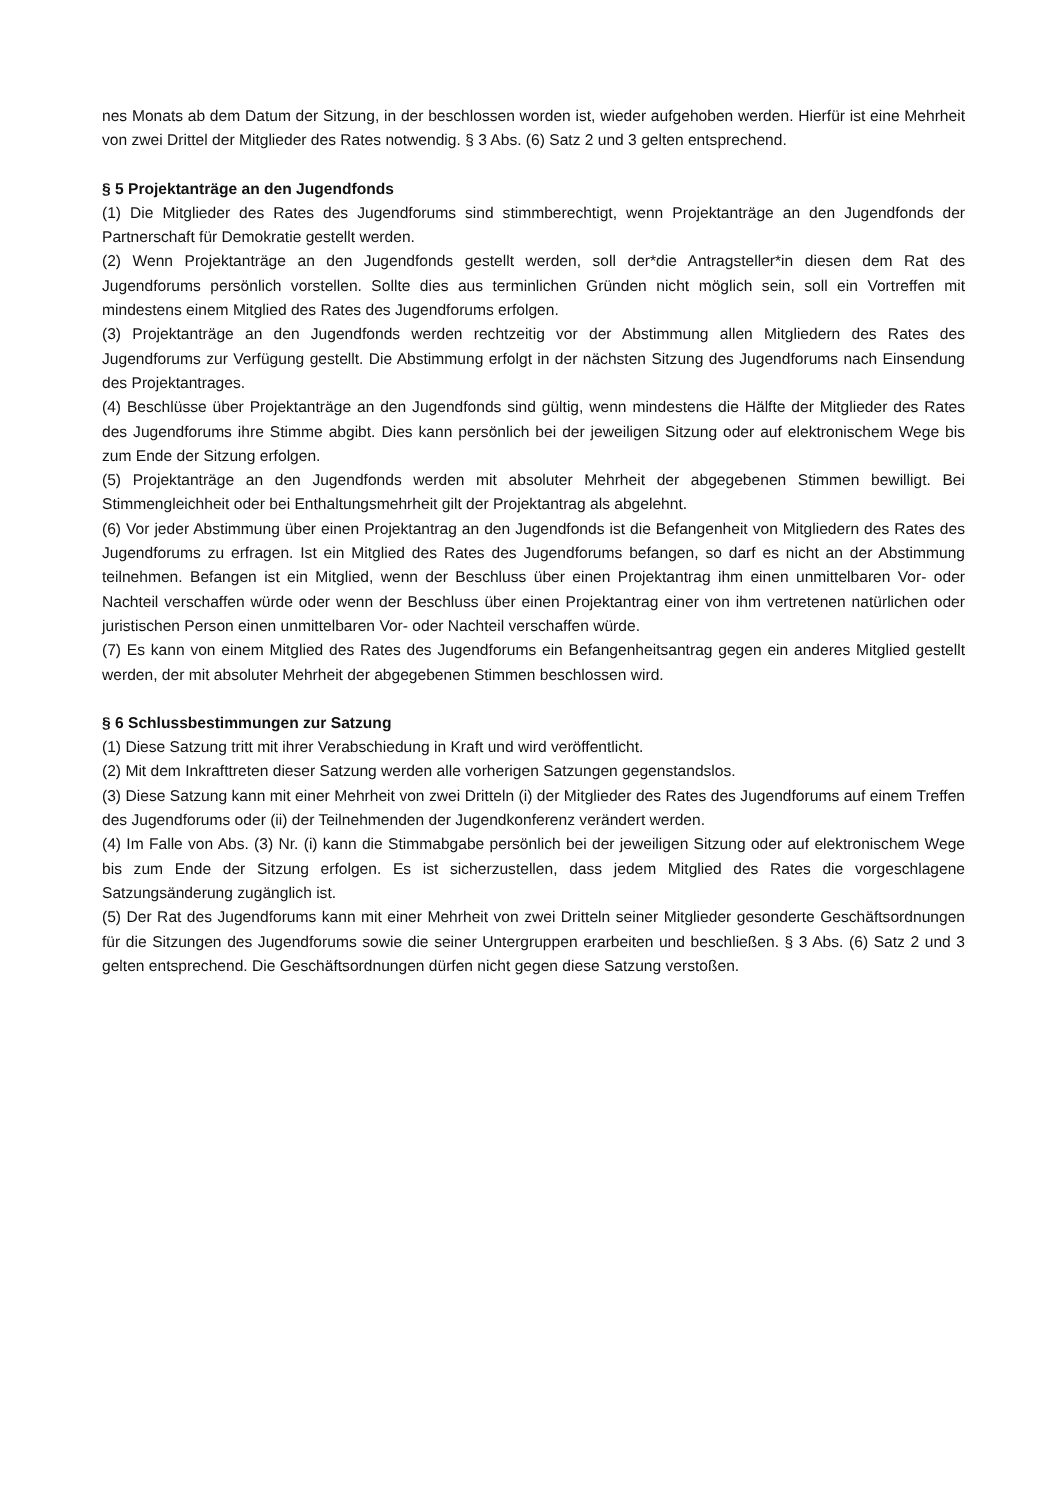nes Monats ab dem Datum der Sitzung, in der beschlossen worden ist, wieder aufgehoben werden. Hierfür ist eine Mehrheit von zwei Drittel der Mitglieder des Rates notwendig. § 3 Abs. (6) Satz 2 und 3 gelten entsprechend.
§ 5 Projektanträge an den Jugendfonds
(1) Die Mitglieder des Rates des Jugendforums sind stimmberechtigt, wenn Projektanträge an den Jugendfonds der Partnerschaft für Demokratie gestellt werden.
(2) Wenn Projektanträge an den Jugendfonds gestellt werden, soll der*die Antragsteller*in diesen dem Rat des Jugendforums persönlich vorstellen. Sollte dies aus terminlichen Gründen nicht möglich sein, soll ein Vortreffen mit mindestens einem Mitglied des Rates des Jugendforums erfolgen.
(3) Projektanträge an den Jugendfonds werden rechtzeitig vor der Abstimmung allen Mitgliedern des Rates des Jugendforums zur Verfügung gestellt. Die Abstimmung erfolgt in der nächsten Sitzung des Jugendforums nach Einsendung des Projektantrages.
(4) Beschlüsse über Projektanträge an den Jugendfonds sind gültig, wenn mindestens die Hälfte der Mitglieder des Rates des Jugendforums ihre Stimme abgibt. Dies kann persönlich bei der jeweiligen Sitzung oder auf elektronischem Wege bis zum Ende der Sitzung erfolgen.
(5) Projektanträge an den Jugendfonds werden mit absoluter Mehrheit der abgegebenen Stimmen bewilligt. Bei Stimmengleichheit oder bei Enthaltungsmehrheit gilt der Projektantrag als abgelehnt.
(6) Vor jeder Abstimmung über einen Projektantrag an den Jugendfonds ist die Befangenheit von Mitgliedern des Rates des Jugendforums zu erfragen. Ist ein Mitglied des Rates des Jugendforums befangen, so darf es nicht an der Abstimmung teilnehmen. Befangen ist ein Mitglied, wenn der Beschluss über einen Projektantrag ihm einen unmittelbaren Vor- oder Nachteil verschaffen würde oder wenn der Beschluss über einen Projektantrag einer von ihm vertretenen natürlichen oder juristischen Person einen unmittelbaren Vor- oder Nachteil verschaffen würde.
(7) Es kann von einem Mitglied des Rates des Jugendforums ein Befangenheitsantrag gegen ein anderes Mitglied gestellt werden, der mit absoluter Mehrheit der abgegebenen Stimmen beschlossen wird.
§ 6 Schlussbestimmungen zur Satzung
(1) Diese Satzung tritt mit ihrer Verabschiedung in Kraft und wird veröffentlicht.
(2) Mit dem Inkrafttreten dieser Satzung werden alle vorherigen Satzungen gegenstandslos.
(3) Diese Satzung kann mit einer Mehrheit von zwei Dritteln (i) der Mitglieder des Rates des Jugendforums auf einem Treffen des Jugendforums oder (ii) der Teilnehmenden der Jugendkonferenz verändert werden.
(4) Im Falle von Abs. (3) Nr. (i) kann die Stimmabgabe persönlich bei der jeweiligen Sitzung oder auf elektronischem Wege bis zum Ende der Sitzung erfolgen. Es ist sicherzustellen, dass jedem Mitglied des Rates die vorgeschlagene Satzungsänderung zugänglich ist.
(5) Der Rat des Jugendforums kann mit einer Mehrheit von zwei Dritteln seiner Mitglieder gesonderte Geschäftsordnungen für die Sitzungen des Jugendforums sowie die seiner Untergruppen erarbeiten und beschließen. § 3 Abs. (6) Satz 2 und 3 gelten entsprechend. Die Geschäftsordnungen dürfen nicht gegen diese Satzung verstoßen.